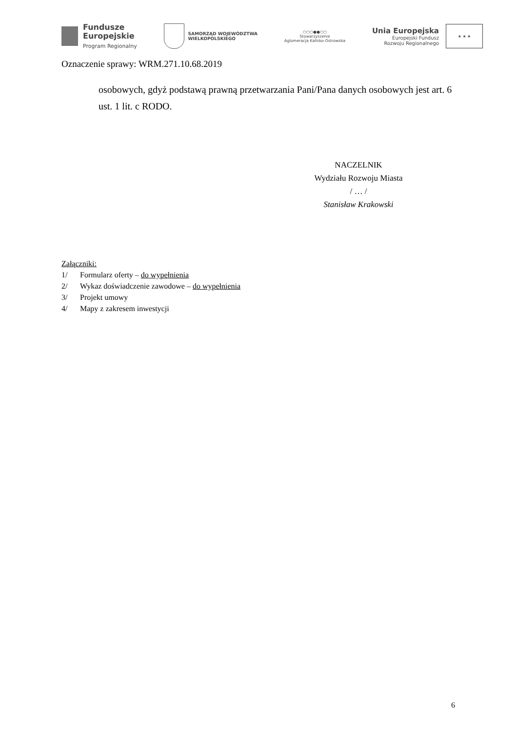Fundusze
Europejskie
Program Regionalny
SAMORZĄD WOJEWÓDZTWA
WIELKOPOLSKIEGO
○○○●●○○
Stowarzyszenie
Aglomeracja Kalisko-Ostrowska
Unia Europejska
Europejski Fundusz
Rozwoju Regionalnego
★ ★ ★
Oznaczenie sprawy: WRM.271.10.68.2019
osobowych, gdyż podstawą prawną przetwarzania Pani/Pana danych osobowych jest art. 6 ust. 1 lit. c RODO.
NACZELNIK
Wydziału Rozwoju Miasta
/ … /
Stanisław Krakowski
Załączniki:
1/ Formularz oferty – do wypełnienia
2/ Wykaz doświadczenie zawodowe – do wypełnienia
3/ Projekt umowy
4/ Mapy z zakresem inwestycji
6